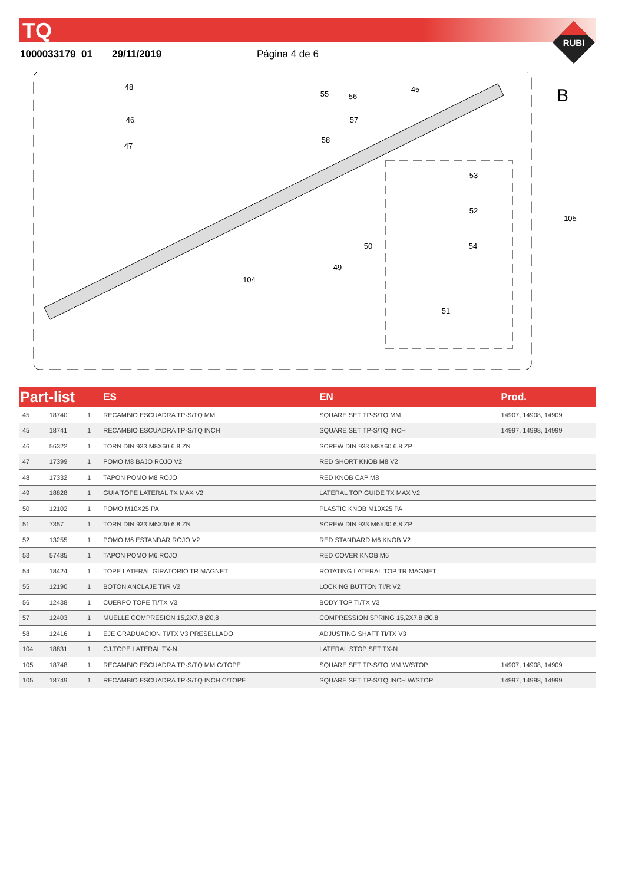TQ
1000033179 01 29/11/2019 Página 4 de 6
RUBI
B
48
46
47
55
56
45
57
58
53
52
105
50
54
49
104
51
| Part-list | | | ES | EN | Prod. |
| --- | --- | --- | --- | --- | --- |
| 45 | 18740 | 1 | RECAMBIO ESCUADRA TP-S/TQ MM | SQUARE SET TP-S/TQ MM | 14907, 14908, 14909 |
| 45 | 18741 | 1 | RECAMBIO ESCUADRA TP-S/TQ INCH | SQUARE SET TP-S/TQ INCH | 14997, 14998, 14999 |
| 46 | 56322 | 1 | TORN DIN 933 M8X60 6.8 ZN | SCREW DIN 933 M8X60 6.8 ZP | |
| 47 | 17399 | 1 | POMO M8 BAJO ROJO V2 | RED SHORT KNOB M8 V2 | |
| 48 | 17332 | 1 | TAPON POMO M8 ROJO | RED KNOB CAP M8 | |
| 49 | 18828 | 1 | GUIA TOPE LATERAL TX MAX V2 | LATERAL TOP GUIDE TX MAX V2 | |
| 50 | 12102 | 1 | POMO M10X25 PA | PLASTIC KNOB M10X25 PA | |
| 51 | 7357 | 1 | TORN DIN 933 M6X30 6.8 ZN | SCREW DIN 933 M6X30 6,8 ZP | |
| 52 | 13255 | 1 | POMO M6 ESTANDAR ROJO V2 | RED STANDARD M6 KNOB V2 | |
| 53 | 57485 | 1 | TAPON POMO M6 ROJO | RED COVER KNOB M6 | |
| 54 | 18424 | 1 | TOPE LATERAL GIRATORIO TR MAGNET | ROTATING LATERAL TOP TR MAGNET | |
| 55 | 12190 | 1 | BOTON ANCLAJE TI/R V2 | LOCKING BUTTON TI/R V2 | |
| 56 | 12438 | 1 | CUERPO TOPE TI/TX V3 | BODY TOP TI/TX V3 | |
| 57 | 12403 | 1 | MUELLE COMPRESION 15,2X7,8 Ø0,8 | COMPRESSION SPRING 15,2X7,8 Ø0,8 | |
| 58 | 12416 | 1 | EJE GRADUACION TI/TX V3 PRESELLADO | ADJUSTING SHAFT TI/TX V3 | |
| 104 | 18831 | 1 | CJ.TOPE LATERAL TX-N | LATERAL STOP SET TX-N | |
| 105 | 18748 | 1 | RECAMBIO ESCUADRA TP-S/TQ MM C/TOPE | SQUARE SET TP-S/TQ MM W/STOP | 14907, 14908, 14909 |
| 105 | 18749 | 1 | RECAMBIO ESCUADRA TP-S/TQ INCH C/TOPE | SQUARE SET TP-S/TQ INCH W/STOP | 14997, 14998, 14999 |